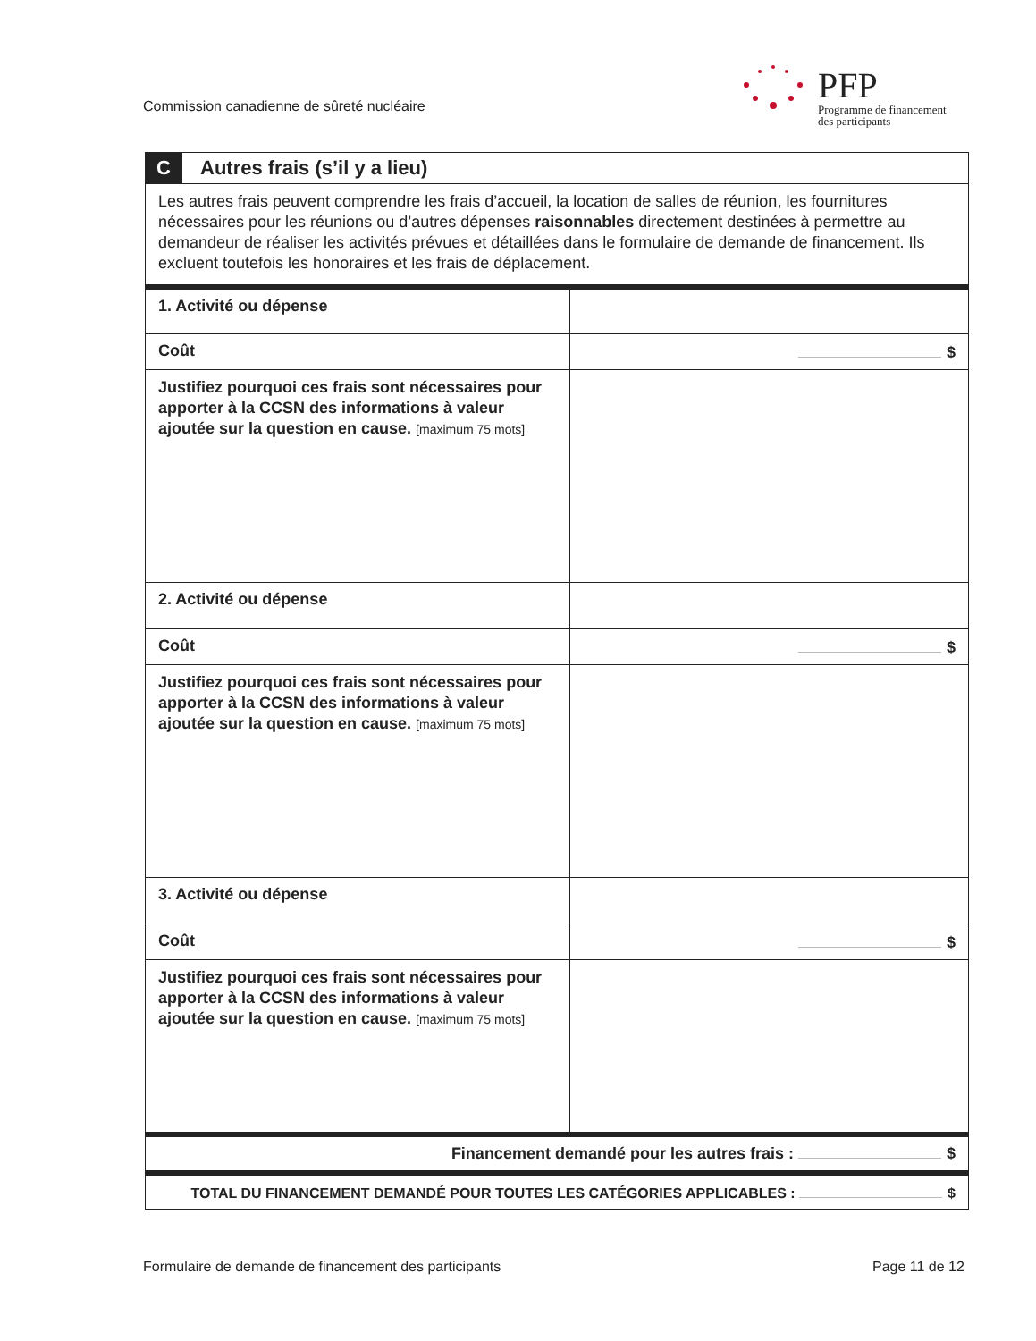Commission canadienne de sûreté nucléaire
PFP
Programme de financement
des participants
| C | Autres frais (s’il y a lieu) | |
| Les autres frais peuvent comprendre les frais d’accueil, la location de salles de réunion, les fournitures nécessaires pour les réunions ou d’autres dépenses raisonnables directement destinées à permettre au demandeur de réaliser les activités prévues et détaillées dans le formulaire de demande de financement. Ils excluent toutefois les honoraires et les frais de déplacement. | | |
| 1. Activité ou dépense | | |
| Coût | | $ |
| Justifiez pourquoi ces frais sont nécessaires pour apporter à la CCSN des informations à valeur ajoutée sur la question en cause. [maximum 75 mots] | | |
| 2. Activité ou dépense | | |
| Coût | | $ |
| Justifiez pourquoi ces frais sont nécessaires pour apporter à la CCSN des informations à valeur ajoutée sur la question en cause. [maximum 75 mots] | | |
| 3. Activité ou dépense | | |
| Coût | | $ |
| Justifiez pourquoi ces frais sont nécessaires pour apporter à la CCSN des informations à valeur ajoutée sur la question en cause. [maximum 75 mots] | | |
| Financement demandé pour les autres frais : $ | | |
| TOTAL DU FINANCEMENT DEMANDÉ POUR TOUTES LES CATÉGORIES APPLICABLES : $ | | |
Formulaire de demande de financement des participants
Page 11 de 12